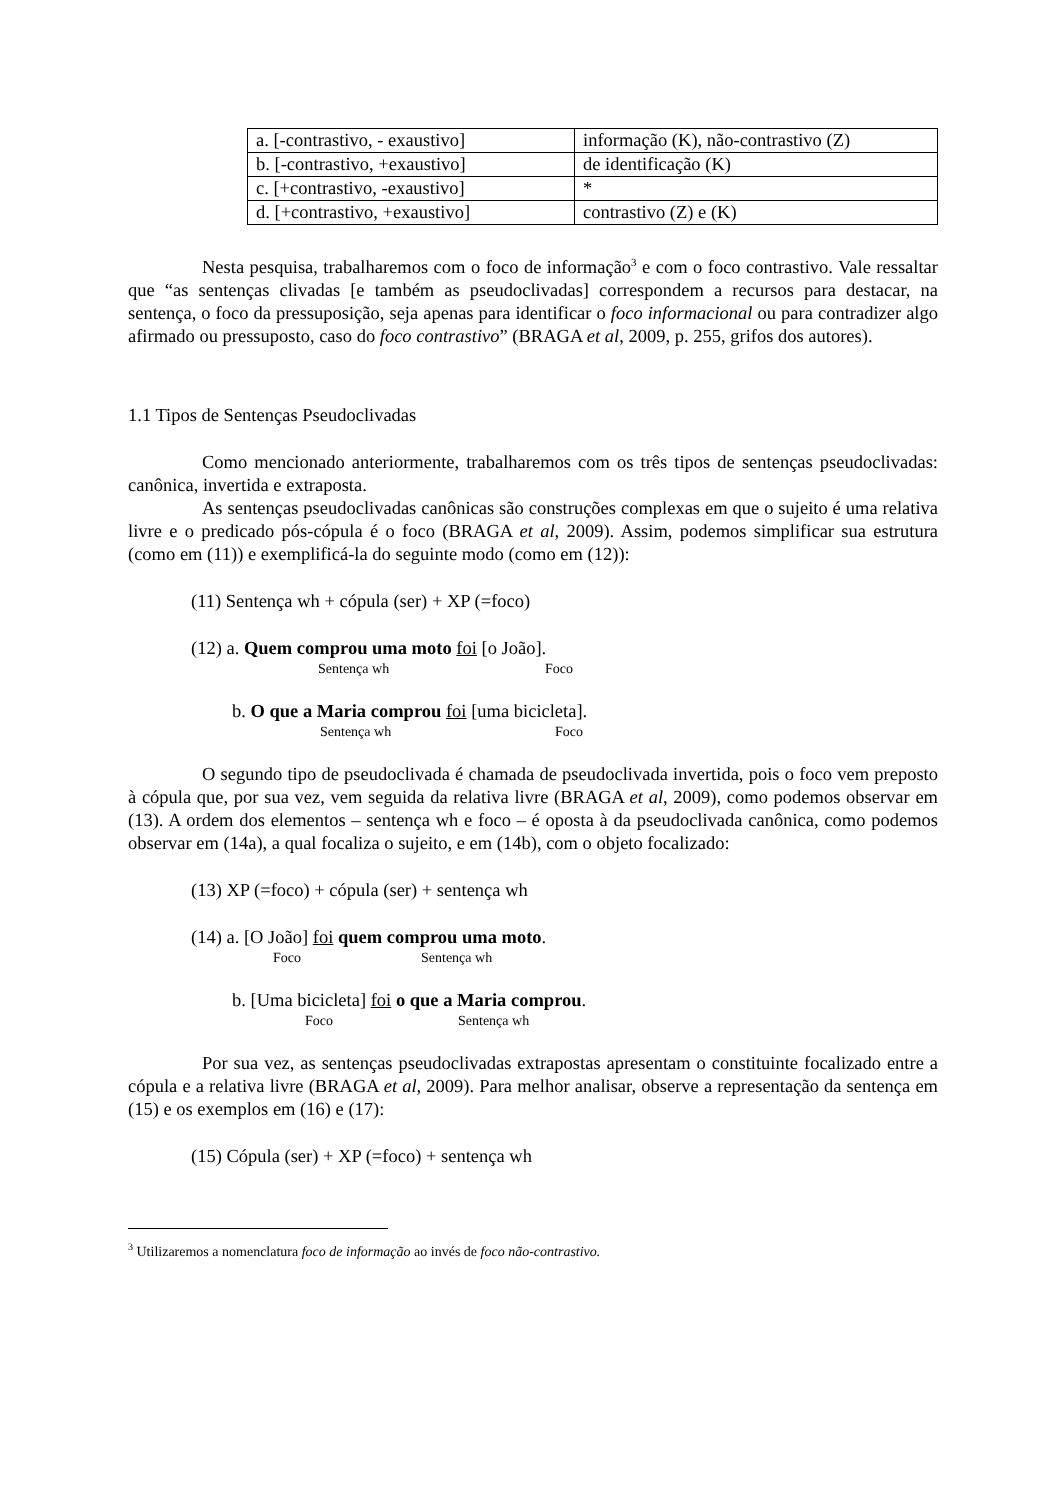| a. [-contrastivo, - exaustivo] | informação (K), não-contrastivo (Z) |
| b. [-contrastivo, +exaustivo] | de identificação (K) |
| c. [+contrastivo, -exaustivo] | * |
| d. [+contrastivo, +exaustivo] | contrastivo (Z) e (K) |
Nesta pesquisa, trabalharemos com o foco de informação<sup>3</sup> e com o foco contrastivo. Vale ressaltar que “as sentenças clivadas [e também as pseudoclivadas] correspondem a recursos para destacar, na sentença, o foco da pressuposição, seja apenas para identificar o foco informacional ou para contradizer algo afirmado ou pressuposto, caso do foco contrastivo” (BRAGA et al, 2009, p. 255, grifos dos autores).
1.1 Tipos de Sentenças Pseudoclivadas
Como mencionado anteriormente, trabalharemos com os três tipos de sentenças pseudoclivadas: canônica, invertida e extraposta.
As sentenças pseudoclivadas canônicas são construções complexas em que o sujeito é uma relativa livre e o predicado pós-cópula é o foco (BRAGA et al, 2009). Assim, podemos simplificar sua estrutura (como em (11)) e exemplificá-la do seguinte modo (como em (12)):
(11) Sentença wh + cópula (ser) + XP (=foco)
(12) a. Quem comprou uma moto foi [o João].
Sentença wh Foco
b. O que a Maria comprou foi [uma bicicleta].
Sentença wh Foco
O segundo tipo de pseudoclivada é chamada de pseudoclivada invertida, pois o foco vem preposto à cópula que, por sua vez, vem seguida da relativa livre (BRAGA et al, 2009), como podemos observar em (13). A ordem dos elementos – sentença wh e foco – é oposta à da pseudoclivada canônica, como podemos observar em (14a), a qual focaliza o sujeito, e em (14b), com o objeto focalizado:
(13) XP (=foco) + cópula (ser) + sentença wh
(14) a. [O João] foi quem comprou uma moto.
Foco Sentença wh
b. [Uma bicicleta] foi o que a Maria comprou.
Foco Sentença wh
Por sua vez, as sentenças pseudoclivadas extrapostas apresentam o constituinte focalizado entre a cópula e a relativa livre (BRAGA et al, 2009). Para melhor analisar, observe a representação da sentença em (15) e os exemplos em (16) e (17):
(15) Cópula (ser) + XP (=foco) + sentença wh
<sup>3</sup> Utilizaremos a nomenclatura foco de informação ao invés de foco não-contrastivo.